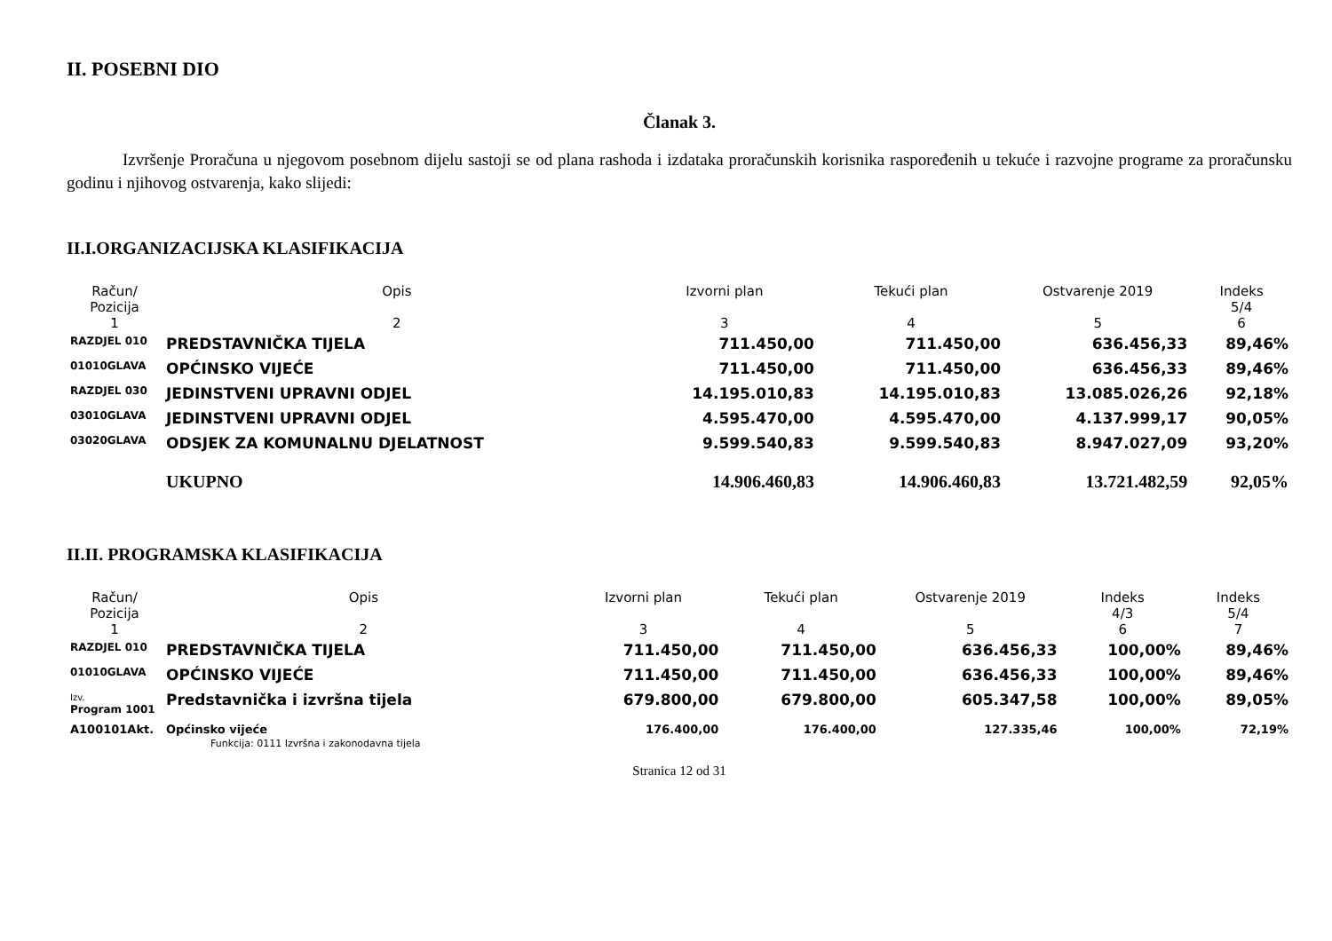II. POSEBNI DIO
Članak 3.
Izvršenje Proračuna u njegovom posebnom dijelu sastoji se od plana rashoda i izdataka proračunskih korisnika raspoređenih u tekuće i razvojne programe za proračunsku godinu i njihovog ostvarenja, kako slijedi:
II.I.ORGANIZACIJSKA KLASIFIKACIJA
| Račun/ Pozicija | Opis | Izvorni plan | Tekući plan | Ostvarenje 2019 | Indeks 5/4 |
| --- | --- | --- | --- | --- | --- |
| 1 | 2 | 3 | 4 | 5 | 6 |
| RAZDJEL 010 | PREDSTAVNIČKA TIJELA | 711.450,00 | 711.450,00 | 636.456,33 | 89,46% |
| 01010GLAVA | OPĆINSKO VIJEĆE | 711.450,00 | 711.450,00 | 636.456,33 | 89,46% |
| RAZDJEL 030 | JEDINSTVENI UPRAVNI ODJEL | 14.195.010,83 | 14.195.010,83 | 13.085.026,26 | 92,18% |
| 03010GLAVA | JEDINSTVENI UPRAVNI ODJEL | 4.595.470,00 | 4.595.470,00 | 4.137.999,17 | 90,05% |
| 03020GLAVA | ODSJEK ZA KOMUNALNU DJELATNOST | 9.599.540,83 | 9.599.540,83 | 8.947.027,09 | 93,20% |
| | UKUPNO | 14.906.460,83 | 14.906.460,83 | 13.721.482,59 | 92,05% |
II.II. PROGRAMSKA KLASIFIKACIJA
| Račun/ Pozicija | Opis | Izvorni plan | Tekući plan | Ostvarenje 2019 | Indeks 4/3 | Indeks 5/4 |
| --- | --- | --- | --- | --- | --- | --- |
| 1 | 2 | 3 | 4 | 5 | 6 | 7 |
| RAZDJEL 010 | PREDSTAVNIČKA TIJELA | 711.450,00 | 711.450,00 | 636.456,33 | 100,00% | 89,46% |
| 01010GLAVA | OPĆINSKO VIJEĆE | 711.450,00 | 711.450,00 | 636.456,33 | 100,00% | 89,46% |
| Izv. Program 1001 | Predstavnička i izvršna tijela | 679.800,00 | 679.800,00 | 605.347,58 | 100,00% | 89,05% |
| A100101Akt. | Općinsko vijeće Funkcija: 0111 Izvršna i zakonodavna tijela | 176.400,00 | 176.400,00 | 127.335,46 | 100,00% | 72,19% |
Stranica 12 od 31